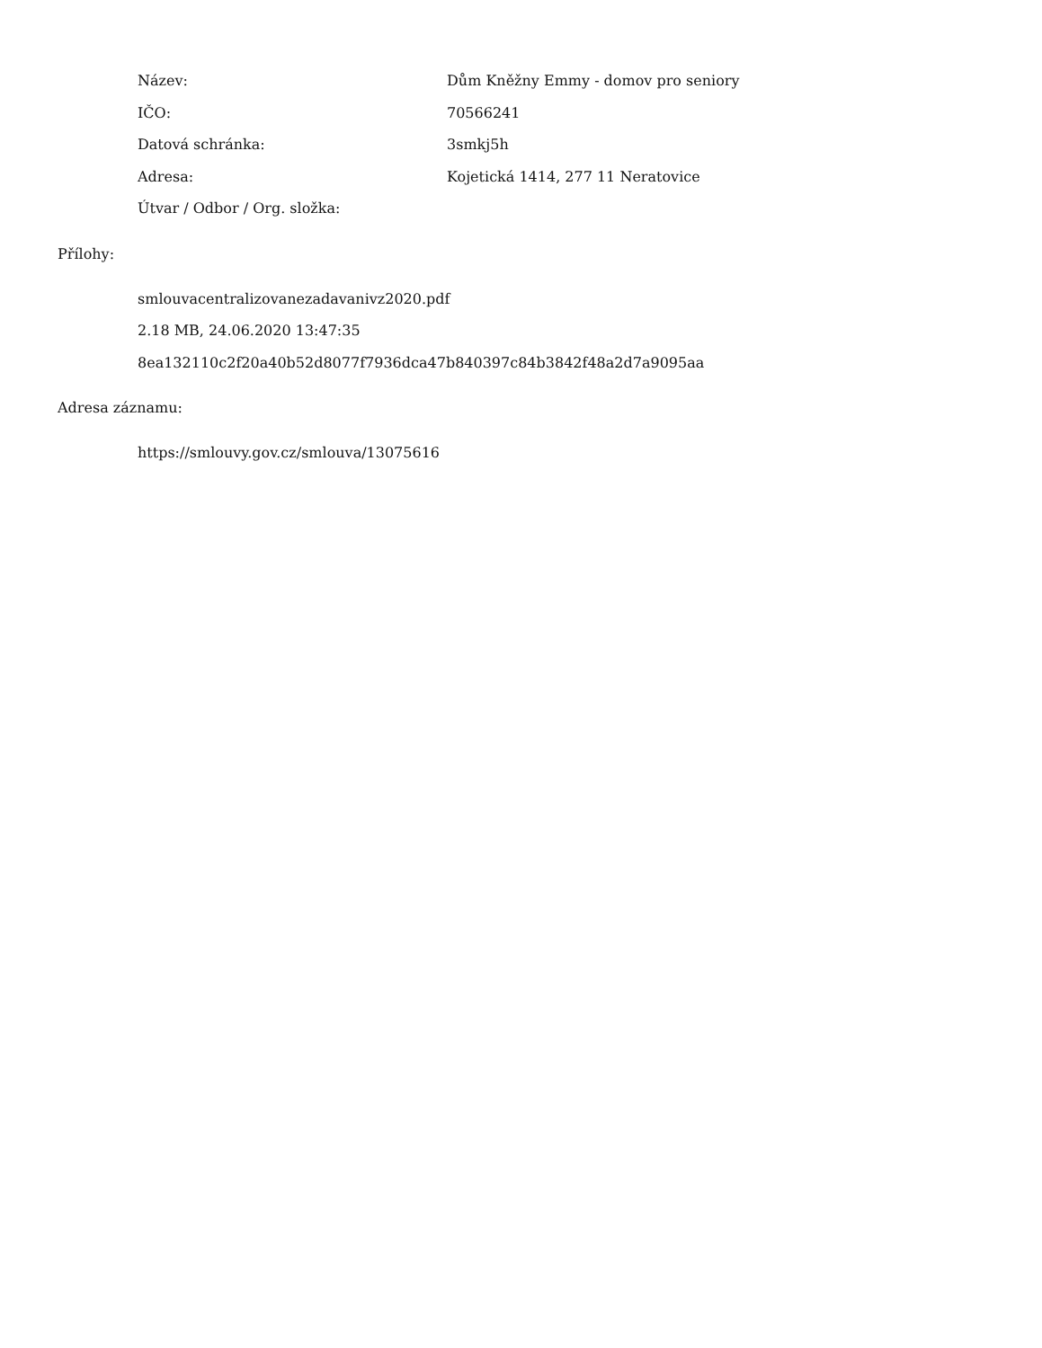Název: Dům Kněžny Emmy - domov pro seniory
IČO: 70566241
Datová schránka: 3smkj5h
Adresa: Kojetická 1414, 277 11 Neratovice
Útvar / Odbor / Org. složka:
Přílohy:
smlouvacentralizovanezadavanivz2020.pdf
2.18 MB, 24.06.2020 13:47:35
8ea132110c2f20a40b52d8077f7936dca47b840397c84b3842f48a2d7a9095aa
Adresa záznamu:
https://smlouvy.gov.cz/smlouva/13075616